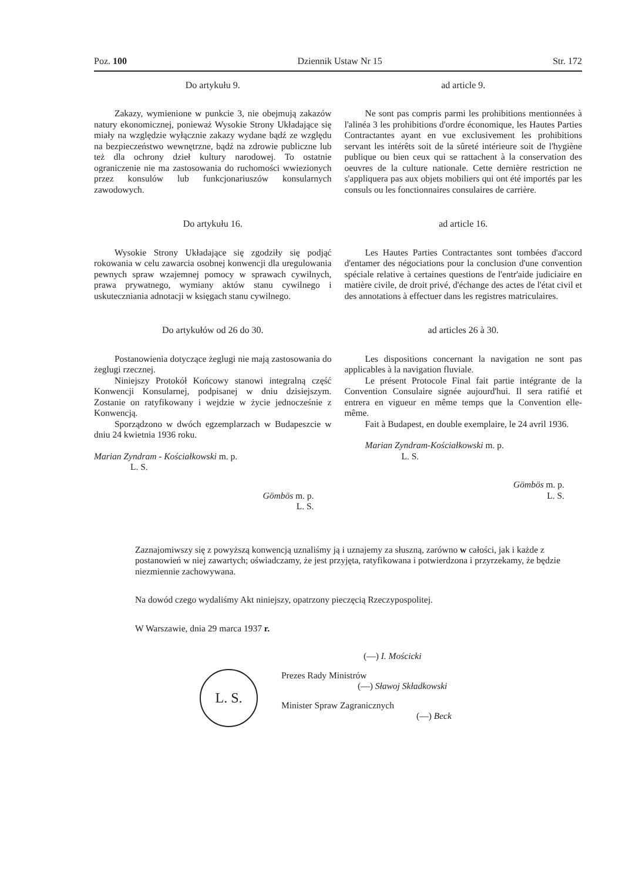Poz. 100 Dziennik Ustaw Nr 15 Str. 172
Do artykułu 9.
Zakazy, wymienione w punkcie 3, nie obejmują zakazów natury ekonomicznej, ponieważ Wysokie Strony Układające się miały na względzie wyłącznie zakazy wydane bądź ze względu na bezpieczeństwo wewnętrzne, bądź na zdrowie publiczne lub też dla ochrony dzieł kultury narodowej. To ostatnie ograniczenie nie ma zastosowania do ruchomości wwiezionych przez konsulów lub funkcjonariuszów konsularnych zawodowych.
Do artykułu 16.
Wysokie Strony Układające się zgodziły się podjąć rokowania w celu zawarcia osobnej konwencji dla uregulowania pewnych spraw wzajemnej pomocy w sprawach cywilnych, prawa prywatnego, wymiany aktów stanu cywilnego i uskuteczniania adnotacji w księgach stanu cywilnego.
Do artykułów od 26 do 30.
Postanowienia dotyczące żeglugi nie mają zastosowania do żeglugi rzecznej.
Niniejszy Protokół Końcowy stanowi integralną część Konwencji Konsularnej, podpisanej w dniu dzisiejszym. Zostanie on ratyfikowany i wejdzie w życie jednocześnie z Konwencją.
Sporządzono w dwóch egzemplarzach w Budapeszcie w dniu 24 kwietnia 1936 roku.
Marian Zyndram - Kościałkowski m. p.
L. S.
Gömbös m. p.
L. S.
ad article 9.
Ne sont pas compris parmi les prohibitions mentionnées à l'alinéa 3 les prohibitions d'ordre économique, les Hautes Parties Contractantes ayant en vue exclusivement les prohibitions servant les intérêts soit de la sûreté intérieure soit de l'hygiène publique ou bien ceux qui se rattachent à la conservation des oeuvres de la culture nationale. Cette dernière restriction ne s'appliquera pas aux objets mobiliers qui ont été importés par les consuls ou les fonctionnaires consulaires de carrière.
ad article 16.
Les Hautes Parties Contractantes sont tombées d'accord d'entamer des négociations pour la conclusion d'une convention spéciale relative à certaines questions de l'entr'aide judiciaire en matière civile, de droit privé, d'échange des actes de l'état civil et des annotations à effectuer dans les registres matriculaires.
ad articles 26 à 30.
Les dispositions concernant la navigation ne sont pas applicables à la navigation fluviale.
Le présent Protocole Final fait partie intégrante de la Convention Consulaire signée aujourd'hui. Il sera ratifié et entrera en vigueur en même temps que la Convention elle-même.
Fait à Budapest, en double exemplaire, le 24 avril 1936.
Marian Zyndram-Kościałkowski m. p.
L. S.
Gömbös m. p.
L. S.
Zaznajomiwszy się z powyższą konwencją uznaliśmy ją i uznajemy za słuszną, zarówno w całości, jak i każde z postanowień w niej zawartych; oświadczamy, że jest przyjęta, ratyfikowana i potwierdzona i przyrzekamy, że będzie niezmiennie zachowywana.
Na dowód czego wydaliśmy Akt niniejszy, opatrzony pieczęcią Rzeczypospolitej.
W Warszawie, dnia 29 marca 1937 r.
L. S.
(—) I. Mościcki
Prezes Rady Ministrów
(—) Sławoj Składkowski
Minister Spraw Zagranicznych
(—) Beck